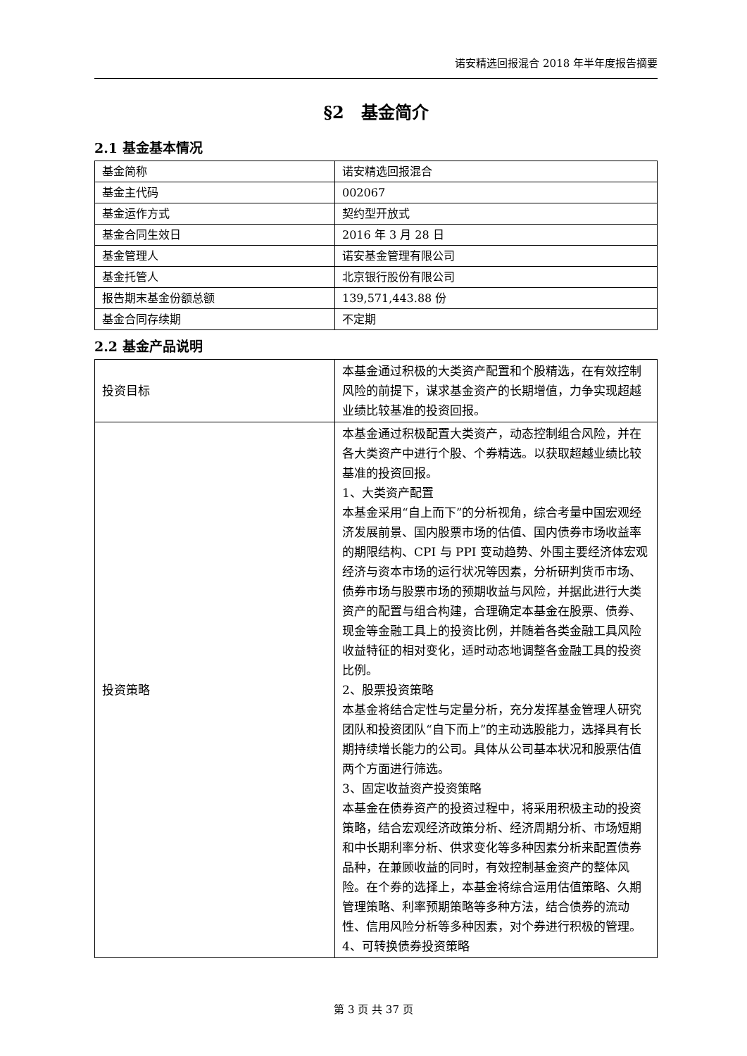诺安精选回报混合 2018 年半年度报告摘要
§2　基金简介
2.1 基金基本情况
| 基金简称 | 诺安精选回报混合 |
| 基金主代码 | 002067 |
| 基金运作方式 | 契约型开放式 |
| 基金合同生效日 | 2016 年 3 月 28 日 |
| 基金管理人 | 诺安基金管理有限公司 |
| 基金托管人 | 北京银行股份有限公司 |
| 报告期末基金份额总额 | 139,571,443.88 份 |
| 基金合同存续期 | 不定期 |
2.2 基金产品说明
| 投资目标 | 本基金通过积极的大类资产配置和个股精选，在有效控制风险的前提下，谋求基金资产的长期增值，力争实现超越业绩比较基准的投资回报。 |
| 投资策略 | 本基金通过积极配置大类资产，动态控制组合风险，并在各大类资产中进行个股、个券精选。以获取超越业绩比较基准的投资回报。 1、大类资产配置 本基金采用“自上而下”的分析视角，综合考量中国宏观经济发展前景、国内股票市场的估值、国内债券市场收益率的期限结构、CPI 与 PPI 变动趋势、外围主要经济体宏观经济与资本市场的运行状况等因素，分析研判货币市场、债券市场与股票市场的预期收益与风险，并据此进行大类资产的配置与组合构建，合理确定本基金在股票、债券、现金等金融工具上的投资比例，并随着各类金融工具风险收益特征的相对变化，适时动态地调整各金融工具的投资比例。 2、股票投资策略 本基金将结合定性与定量分析，充分发挥基金管理人研究团队和投资团队“自下而上”的主动选股能力，选择具有长期持续增长能力的公司。具体从公司基本状况和股票估值两个方面进行筛选。 3、固定收益资产投资策略 本基金在债券资产的投资过程中，将采用积极主动的投资策略，结合宏观经济政策分析、经济周期分析、市场短期和中长期利率分析、供求变化等多种因素分析来配置债券品种，在兼顾收益的同时，有效控制基金资产的整体风险。在个券的选择上，本基金将综合运用估值策略、久期管理策略、利率预期策略等多种方法，结合债券的流动性、信用风险分析等多种因素，对个券进行积极的管理。 4、可转换债券投资策略 |
第 3 页 共 37 页